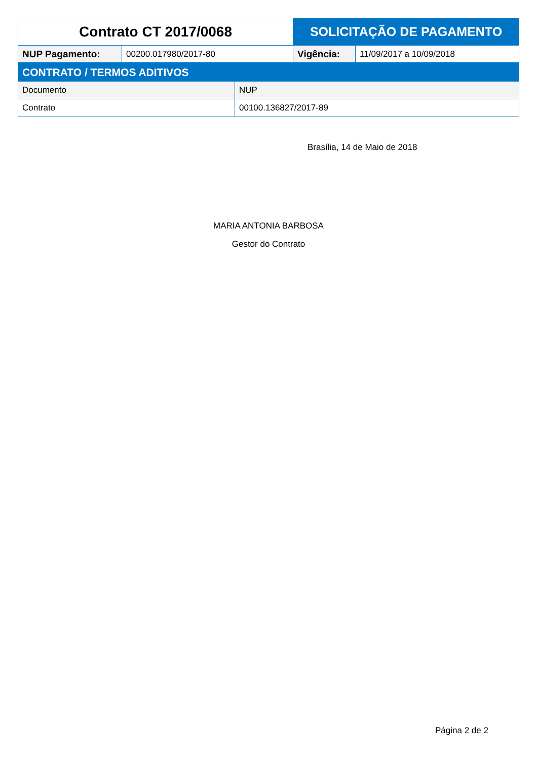| Contrato CT 2017/0068 | | SOLICITAÇÃO DE PAGAMENTO | |
| NUP Pagamento: | 00200.017980/2017-80 | Vigência: | 11/09/2017 a 10/09/2018 |
| CONTRATO / TERMOS ADITIVOS | |
| Documento | NUP |
| Contrato | 00100.136827/2017-89 |
Brasília, 14 de Maio de 2018
MARIA ANTONIA BARBOSA
Gestor do Contrato
Página 2 de 2